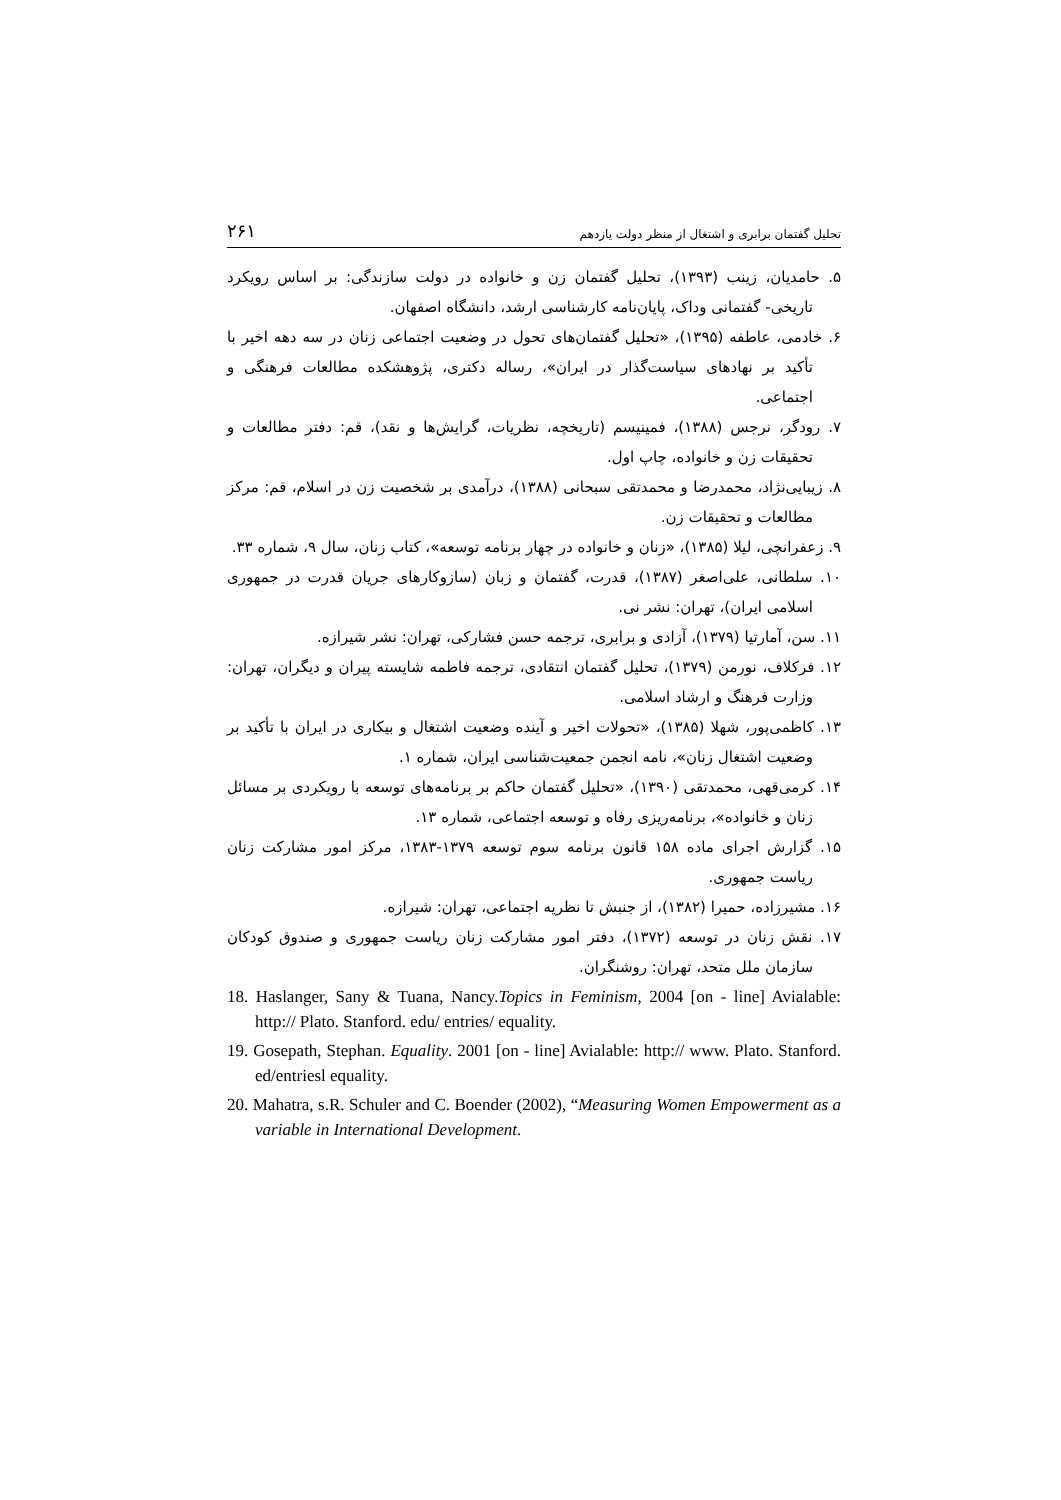تحلیل گفتمان برابری و اشتغال از منظر دولت یازدهم ۲۶۱
۵. حامدیان، زینب (۱۳۹۳)، تحلیل گفتمان زن و خانواده در دولت سازندگی: بر اساس رویکرد تاریخی- گفتمانی وداک، پایان‌نامه کارشناسی ارشد، دانشگاه اصفهان.
۶. خادمی، عاطفه (۱۳۹۵)، «تحلیل گفتمان‌های تحول در وضعیت اجتماعی زنان در سه دهه اخیر با تأکید بر نهادهای سیاست‌گذار در ایران»، رساله دکتری، پژوهشکده مطالعات فرهنگی و اجتماعی.
۷. رودگر، نرجس (۱۳۸۸)، فمینیسم (تاریخچه، نظریات، گرایش‌ها و نقد)، قم: دفتر مطالعات و تحقیقات زن و خانواده، چاپ اول.
۸. زیبایی‌نژاد، محمدرضا و محمدتقی سبحانی (۱۳۸۸)، درآمدی بر شخصیت زن در اسلام، قم: مرکز مطالعات و تحقیقات زن.
۹. زعفرانچی، لیلا (۱۳۸۵)، «زنان و خانواده در چهار برنامه توسعه»، کتاب زنان، سال ۹، شماره ۳۳.
۱۰. سلطانی، علی‌اصغر (۱۳۸۷)، قدرت، گفتمان و زبان (سازوکارهای جریان قدرت در جمهوری اسلامی ایران)، تهران: نشر نی.
۱۱. سن، آمارتیا (۱۳۷۹)، آزادی و برابری، ترجمه حسن فشارکی، تهران: نشر شیرازه.
۱۲. فرکلاف، نورمن (۱۳۷۹)، تحلیل گفتمان انتقادی، ترجمه فاطمه شایسته پیران و دیگران، تهران: وزارت فرهنگ و ارشاد اسلامی.
۱۳. کاظمی‌پور، شهلا (۱۳۸۵)، «تحولات اخیر و آینده وضعیت اشتغال و بیکاری در ایران با تأکید بر وضعیت اشتغال زنان»، نامه انجمن جمعیت‌شناسی ایران، شماره ۱.
۱۴. کرمی‌قهی، محمدتقی (۱۳۹۰)، «تحلیل گفتمان حاکم بر برنامه‌های توسعه با رویکردی بر مسائل زنان و خانواده»، برنامه‌ریزی رفاه و توسعه اجتماعی، شماره ۱۳.
۱۵. گزارش اجرای ماده ۱۵۸ قانون برنامه سوم توسعه ۱۳۷۹-۱۳۸۳، مرکز امور مشارکت زنان ریاست جمهوری.
۱۶. مشیرزاده، حمیرا (۱۳۸۲)، از جنبش تا نظریه اجتماعی، تهران: شیرازه.
۱۷. نقش زنان در توسعه (۱۳۷۲)، دفتر امور مشارکت زنان ریاست جمهوری و صندوق کودکان سازمان ملل متحد، تهران: روشنگران.
18. Haslanger, Sany & Tuana, Nancy.Topics in Feminism, 2004 [on - line] Avialable: http:// Plato. Stanford. edu/ entries/ equality.
19. Gosepath, Stephan. Equality. 2001 [on - line] Avialable: http:// www. Plato. Stanford. ed/entriesl equality.
20. Mahatra, s.R. Schuler and C. Boender (2002), “Measuring Women Empowerment as a variable in International Development.